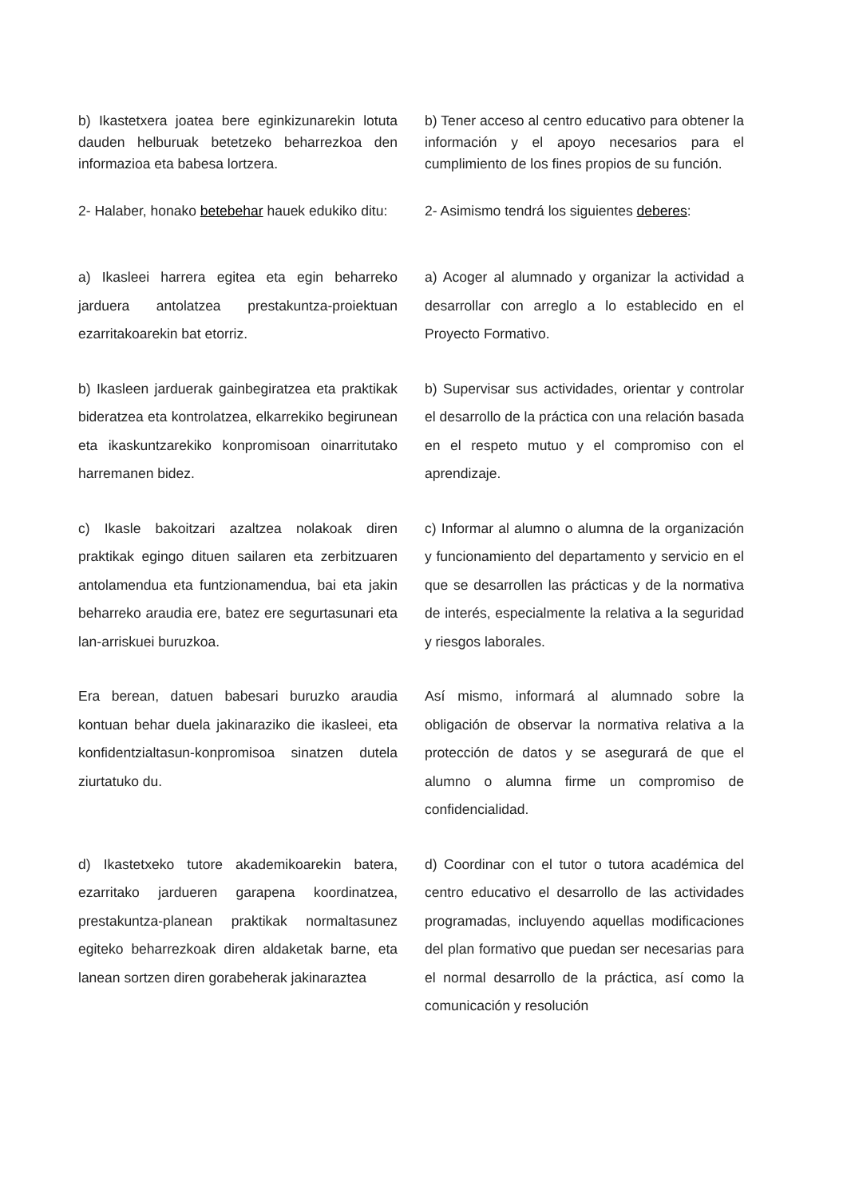b) Ikastetxera joatea bere eginkizunarekin lotuta dauden helburuak betetzeko beharrezkoa den informazioa eta babesa lortzera.
b) Tener acceso al centro educativo para obtener la información y el apoyo necesarios para el cumplimiento de los fines propios de su función.
2- Halaber, honako betebehar hauek edukiko ditu:
2- Asimismo tendrá los siguientes deberes:
a) Ikasleei harrera egitea eta egin beharreko jarduera antolatzea prestakuntza-proiektuan ezarritakoarekin bat etorriz.
a) Acoger al alumnado y organizar la actividad a desarrollar con arreglo a lo establecido en el Proyecto Formativo.
b) Ikasleen jarduerak gainbegiratzea eta praktikak bideratzea eta kontrolatzea, elkarrekiko begirunean eta ikaskuntzarekiko konpromisoan oinarritutako harremanen bidez.
b) Supervisar sus actividades, orientar y controlar el desarrollo de la práctica con una relación basada en el respeto mutuo y el compromiso con el aprendizaje.
c) Ikasle bakoitzari azaltzea nolakoak diren praktikak egingo dituen sailaren eta zerbitzuaren antolamendua eta funtzionamendua, bai eta jakin beharreko araudia ere, batez ere segurtasunari eta lan-arriskuei buruzkoa.
c) Informar al alumno o alumna de la organización y funcionamiento del departamento y servicio en el que se desarrollen las prácticas y de la normativa de interés, especialmente la relativa a la seguridad y riesgos laborales.
Era berean, datuen babesari buruzko araudia kontuan behar duela jakinaraziko die ikasleei, eta konfidentzialtasun-konpromisoa sinatzen dutela ziurtatuko du.
Así mismo, informará al alumnado sobre la obligación de observar la normativa relativa a la protección de datos y se asegurará de que el alumno o alumna firme un compromiso de confidencialidad.
d) Ikastetxeko tutore akademikoarekin batera, ezarritako jardueren garapena koordinatzea, prestakuntza-planean praktikak normaltasunez egiteko beharrezkoak diren aldaketak barne, eta lanean sortzen diren gorabeherak jakinaraztea
d) Coordinar con el tutor o tutora académica del centro educativo el desarrollo de las actividades programadas, incluyendo aquellas modificaciones del plan formativo que puedan ser necesarias para el normal desarrollo de la práctica, así como la comunicación y resolución